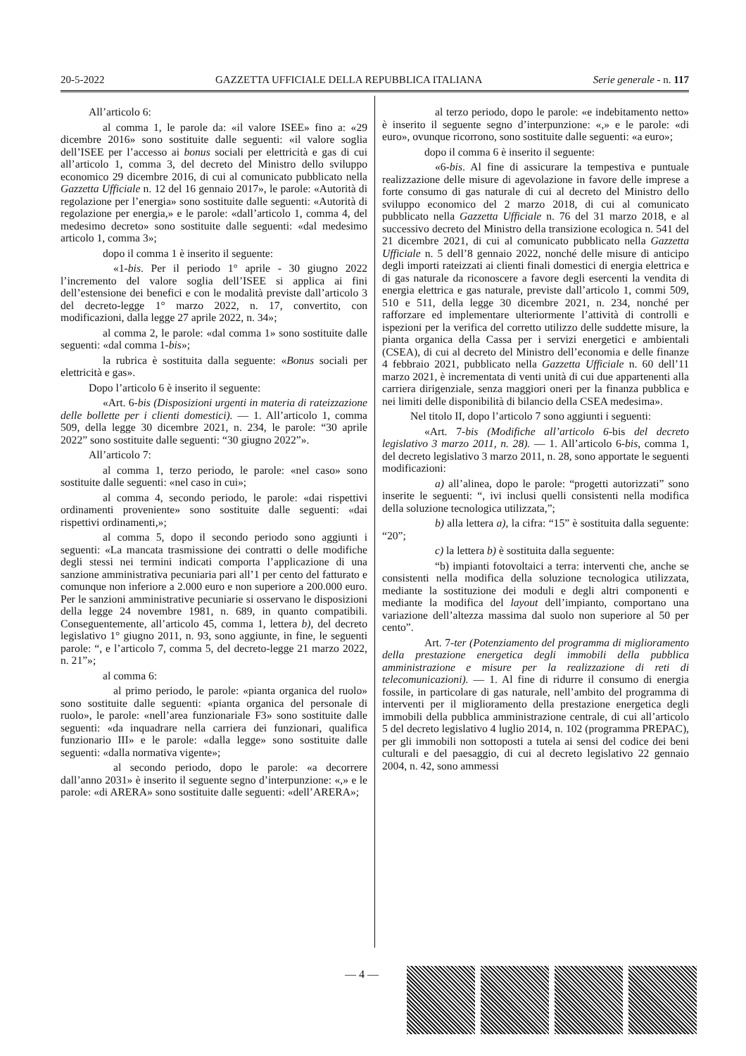20-5-2022 GAZZETTA UFFICIALE DELLA REPUBBLICA ITALIANA Serie generale - n. 117
All’articolo 6:
al comma 1, le parole da: «il valore ISEE» fino a: «29 dicembre 2016» sono sostituite dalle seguenti: «il valore soglia dell’ISEE per l’accesso ai bonus sociali per elettricità e gas di cui all’articolo 1, comma 3, del decreto del Ministro dello sviluppo economico 29 dicembre 2016, di cui al comunicato pubblicato nella Gazzetta Ufficiale n. 12 del 16 gennaio 2017», le parole: «Autorità di regolazione per l’energia» sono sostituite dalle seguenti: «Autorità di regolazione per energia,» e le parole: «dall’articolo 1, comma 4, del medesimo decreto» sono sostituite dalle seguenti: «dal medesimo articolo 1, comma 3»;
dopo il comma 1 è inserito il seguente:
«1-bis. Per il periodo 1° aprile - 30 giugno 2022 l’incremento del valore soglia dell’ISEE si applica ai fini dell’estensione dei benefici e con le modalità previste dall’articolo 3 del decreto-legge 1° marzo 2022, n. 17, convertito, con modificazioni, dalla legge 27 aprile 2022, n. 34»;
al comma 2, le parole: «dal comma 1» sono sostituite dalle seguenti: «dal comma 1-bis»;
la rubrica è sostituita dalla seguente: «Bonus sociali per elettricità e gas».
Dopo l’articolo 6 è inserito il seguente:
«Art. 6-bis (Disposizioni urgenti in materia di rateizzazione delle bollette per i clienti domestici). — 1. All’articolo 1, comma 509, della legge 30 dicembre 2021, n. 234, le parole: “30 aprile 2022” sono sostituite dalle seguenti: “30 giugno 2022”».
All’articolo 7:
al comma 1, terzo periodo, le parole: «nel caso» sono sostituite dalle seguenti: «nel caso in cui»;
al comma 4, secondo periodo, le parole: «dai rispettivi ordinamenti proveniente» sono sostituite dalle seguenti: «dai rispettivi ordinamenti,»;
al comma 5, dopo il secondo periodo sono aggiunti i seguenti: «La mancata trasmissione dei contratti o delle modifiche degli stessi nei termini indicati comporta l’applicazione di una sanzione amministrativa pecuniaria pari all’1 per cento del fatturato e comunque non inferiore a 2.000 euro e non superiore a 200.000 euro. Per le sanzioni amministrative pecuniarie si osservano le disposizioni della legge 24 novembre 1981, n. 689, in quanto compatibili. Conseguentemente, all’articolo 45, comma 1, lettera b), del decreto legislativo 1° giugno 2011, n. 93, sono aggiunte, in fine, le seguenti parole: “, e l’articolo 7, comma 5, del decreto-legge 21 marzo 2022, n. 21”»;
al comma 6:
al primo periodo, le parole: «pianta organica del ruolo» sono sostituite dalle seguenti: «pianta organica del personale di ruolo», le parole: «nell’area funzionariale F3» sono sostituite dalle seguenti: «da inquadrare nella carriera dei funzionari, qualifica funzionario III» e le parole: «dalla legge» sono sostituite dalle seguenti: «dalla normativa vigente»;
al secondo periodo, dopo le parole: «a decorrere dall’anno 2031» è inserito il seguente segno d’interpunzione: «,» e le parole: «di ARERA» sono sostituite dalle seguenti: «dell’ARERA»;
al terzo periodo, dopo le parole: «e indebitamento netto» è inserito il seguente segno d’interpunzione: «,» e le parole: «di euro», ovunque ricorrono, sono sostituite dalle seguenti: «a euro»;
dopo il comma 6 è inserito il seguente:
«6-bis. Al fine di assicurare la tempestiva e puntuale realizzazione delle misure di agevolazione in favore delle imprese a forte consumo di gas naturale di cui al decreto del Ministro dello sviluppo economico del 2 marzo 2018, di cui al comunicato pubblicato nella Gazzetta Ufficiale n. 76 del 31 marzo 2018, e al successivo decreto del Ministro della transizione ecologica n. 541 del 21 dicembre 2021, di cui al comunicato pubblicato nella Gazzetta Ufficiale n. 5 dell’8 gennaio 2022, nonché delle misure di anticipo degli importi rateizzati ai clienti finali domestici di energia elettrica e di gas naturale da riconoscere a favore degli esercenti la vendita di energia elettrica e gas naturale, previste dall’articolo 1, commi 509, 510 e 511, della legge 30 dicembre 2021, n. 234, nonché per rafforzare ed implementare ulteriormente l’attività di controlli e ispezioni per la verifica del corretto utilizzo delle suddette misure, la pianta organica della Cassa per i servizi energetici e ambientali (CSEA), di cui al decreto del Ministro dell’economia e delle finanze 4 febbraio 2021, pubblicato nella Gazzetta Ufficiale n. 60 dell’11 marzo 2021, è incrementata di venti unità di cui due appartenenti alla carriera dirigenziale, senza maggiori oneri per la finanza pubblica e nei limiti delle disponibilità di bilancio della CSEA medesima».
Nel titolo II, dopo l’articolo 7 sono aggiunti i seguenti:
«Art. 7-bis (Modifiche all’articolo 6-bis del decreto legislativo 3 marzo 2011, n. 28). — 1. All’articolo 6-bis, comma 1, del decreto legislativo 3 marzo 2011, n. 28, sono apportate le seguenti modificazioni:
a) all’alinea, dopo le parole: “progetti autorizzati” sono inserite le seguenti: “, ivi inclusi quelli consistenti nella modifica della soluzione tecnologica utilizzata,”;
b) alla lettera a), la cifra: “15” è sostituita dalla seguente: “20”;
c) la lettera b) è sostituita dalla seguente:
“b) impianti fotovoltaici a terra: interventi che, anche se consistenti nella modifica della soluzione tecnologica utilizzata, mediante la sostituzione dei moduli e degli altri componenti e mediante la modifica del layout dell’impianto, comportano una variazione dell’altezza massima dal suolo non superiore al 50 per cento”.
Art. 7-ter (Potenziamento del programma di miglioramento della prestazione energetica degli immobili della pubblica amministrazione e misure per la realizzazione di reti di telecomunicazioni). — 1. Al fine di ridurre il consumo di energia fossile, in particolare di gas naturale, nell’ambito del programma di interventi per il miglioramento della prestazione energetica degli immobili della pubblica amministrazione centrale, di cui all’articolo 5 del decreto legislativo 4 luglio 2014, n. 102 (programma PREPAC), per gli immobili non sottoposti a tutela ai sensi del codice dei beni culturali e del paesaggio, di cui al decreto legislativo 22 gennaio 2004, n. 42, sono ammessi
— 4 —